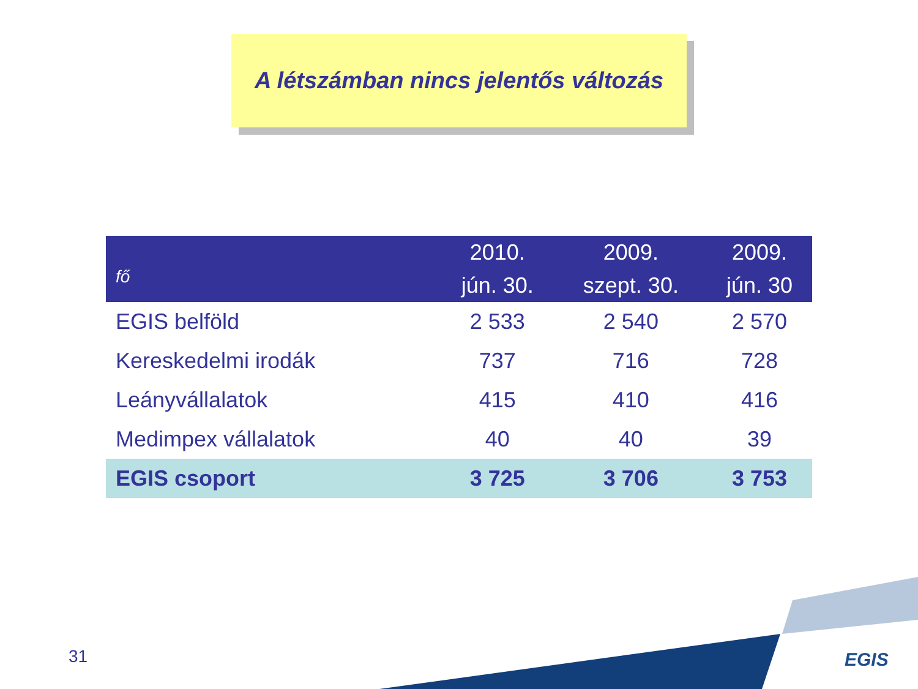A létszámban nincs jelentős változás
| fő | 2010. jún. 30. | 2009. szept. 30. | 2009. jún. 30 |
| --- | --- | --- | --- |
| EGIS belföld | 2 533 | 2 540 | 2 570 |
| Kereskedelmi irodák | 737 | 716 | 728 |
| Leányvállalatok | 415 | 410 | 416 |
| Medimpex vállalatok | 40 | 40 | 39 |
| EGIS csoport | 3 725 | 3 706 | 3 753 |
31 EGIS